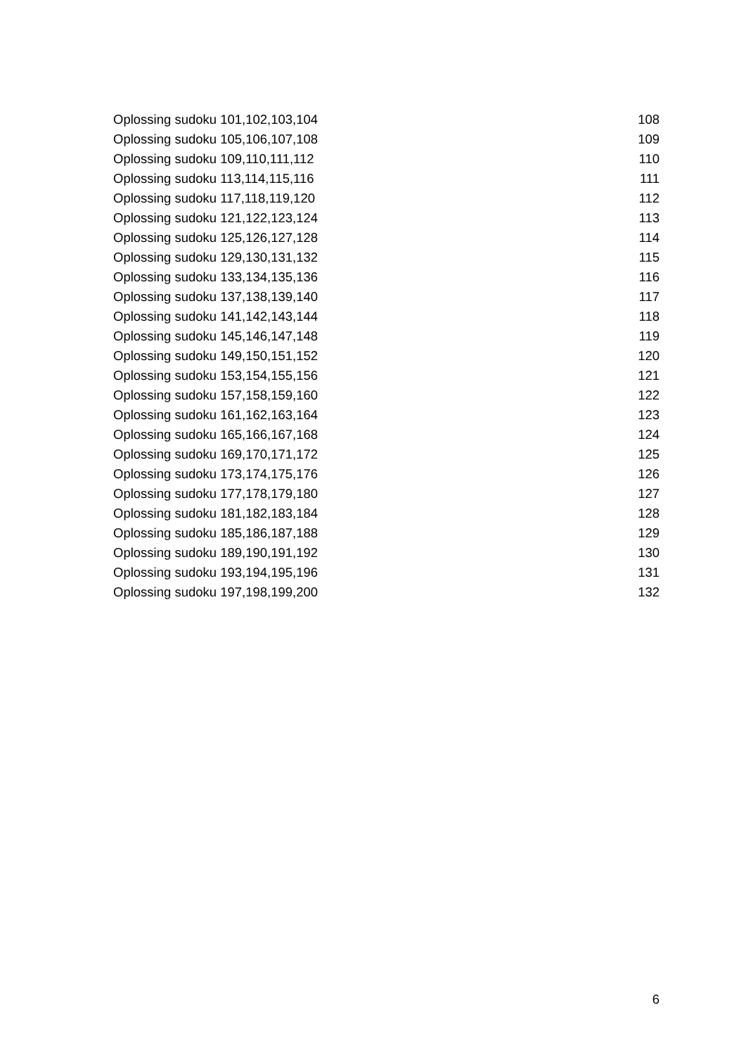Oplossing sudoku 101,102,103,104 108
Oplossing sudoku 105,106,107,108 109
Oplossing sudoku 109,110,111,112 110
Oplossing sudoku 113,114,115,116 111
Oplossing sudoku 117,118,119,120 112
Oplossing sudoku 121,122,123,124 113
Oplossing sudoku 125,126,127,128 114
Oplossing sudoku 129,130,131,132 115
Oplossing sudoku 133,134,135,136 116
Oplossing sudoku 137,138,139,140 117
Oplossing sudoku 141,142,143,144 118
Oplossing sudoku 145,146,147,148 119
Oplossing sudoku 149,150,151,152 120
Oplossing sudoku 153,154,155,156 121
Oplossing sudoku 157,158,159,160 122
Oplossing sudoku 161,162,163,164 123
Oplossing sudoku 165,166,167,168 124
Oplossing sudoku 169,170,171,172 125
Oplossing sudoku 173,174,175,176 126
Oplossing sudoku 177,178,179,180 127
Oplossing sudoku 181,182,183,184 128
Oplossing sudoku 185,186,187,188 129
Oplossing sudoku 189,190,191,192 130
Oplossing sudoku 193,194,195,196 131
Oplossing sudoku 197,198,199,200 132
6